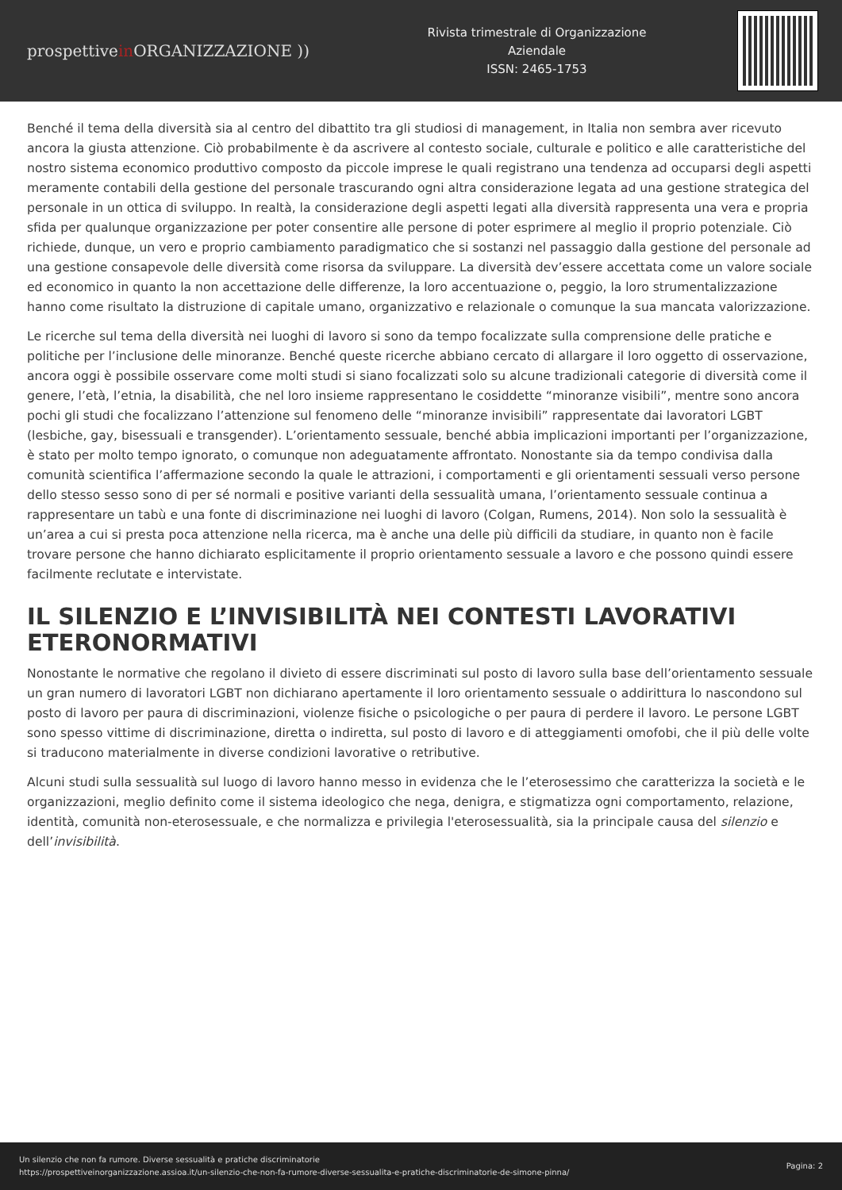prospettivein ORGANIZZAZIONE ))
Rivista trimestrale di Organizzazione
Aziendale
ISSN: 2465-1753
Benché il tema della diversità sia al centro del dibattito tra gli studiosi di management, in Italia non sembra aver ricevuto ancora la giusta attenzione. Ciò probabilmente è da ascrivere al contesto sociale, culturale e politico e alle caratteristiche del nostro sistema economico produttivo composto da piccole imprese le quali registrano una tendenza ad occuparsi degli aspetti meramente contabili della gestione del personale trascurando ogni altra considerazione legata ad una gestione strategica del personale in un ottica di sviluppo. In realtà, la considerazione degli aspetti legati alla diversità rappresenta una vera e propria sfida per qualunque organizzazione per poter consentire alle persone di poter esprimere al meglio il proprio potenziale. Ciò richiede, dunque, un vero e proprio cambiamento paradigmatico che si sostanzi nel passaggio dalla gestione del personale ad una gestione consapevole delle diversità come risorsa da sviluppare. La diversità dev’essere accettata come un valore sociale ed economico in quanto la non accettazione delle differenze, la loro accentuazione o, peggio, la loro strumentalizzazione hanno come risultato la distruzione di capitale umano, organizzativo e relazionale o comunque la sua mancata valorizzazione.
Le ricerche sul tema della diversità nei luoghi di lavoro si sono da tempo focalizzate sulla comprensione delle pratiche e politiche per l’inclusione delle minoranze. Benché queste ricerche abbiano cercato di allargare il loro oggetto di osservazione, ancora oggi è possibile osservare come molti studi si siano focalizzati solo su alcune tradizionali categorie di diversità come il genere, l’età, l’etnia, la disabilità, che nel loro insieme rappresentano le cosiddette “minoranze visibili”, mentre sono ancora pochi gli studi che focalizzano l’attenzione sul fenomeno delle “minoranze invisibili” rappresentate dai lavoratori LGBT (lesbiche, gay, bisessuali e transgender). L’orientamento sessuale, benché abbia implicazioni importanti per l’organizzazione, è stato per molto tempo ignorato, o comunque non adeguatamente affrontato. Nonostante sia da tempo condivisa dalla comunità scientifica l’affermazione secondo la quale le attrazioni, i comportamenti e gli orientamenti sessuali verso persone dello stesso sesso sono di per sé normali e positive varianti della sessualità umana, l’orientamento sessuale continua a rappresentare un tabù e una fonte di discriminazione nei luoghi di lavoro (Colgan, Rumens, 2014). Non solo la sessualità è un’area a cui si presta poca attenzione nella ricerca, ma è anche una delle più difficili da studiare, in quanto non è facile trovare persone che hanno dichiarato esplicitamente il proprio orientamento sessuale a lavoro e che possono quindi essere facilmente reclutate e intervistate.
IL SILENZIO E L’INVISIBILITÀ NEI CONTESTI LAVORATIVI ETERONORMATIVI
Nonostante le normative che regolano il divieto di essere discriminati sul posto di lavoro sulla base dell’orientamento sessuale un gran numero di lavoratori LGBT non dichiarano apertamente il loro orientamento sessuale o addirittura lo nascondono sul posto di lavoro per paura di discriminazioni, violenze fisiche o psicologiche o per paura di perdere il lavoro. Le persone LGBT sono spesso vittime di discriminazione, diretta o indiretta, sul posto di lavoro e di atteggiamenti omofobi, che il più delle volte si traducono materialmente in diverse condizioni lavorative o retributive.
Alcuni studi sulla sessualità sul luogo di lavoro hanno messo in evidenza che le l’eterosessimo che caratterizza la società e le organizzazioni, meglio definito come il sistema ideologico che nega, denigra, e stigmatizza ogni comportamento, relazione, identità, comunità non-eterosessuale, e che normalizza e privilegia l'eterosessualità, sia la principale causa del silenzio e dell’invisibilità.
Un silenzio che non fa rumore. Diverse sessualità e pratiche discriminatorie
https://prospettiveinorganizzazione.assioa.it/un-silenzio-che-non-fa-rumore-diverse-sessualita-e-pratiche-discriminatorie-de-simone-pinna/
Pagina: 2